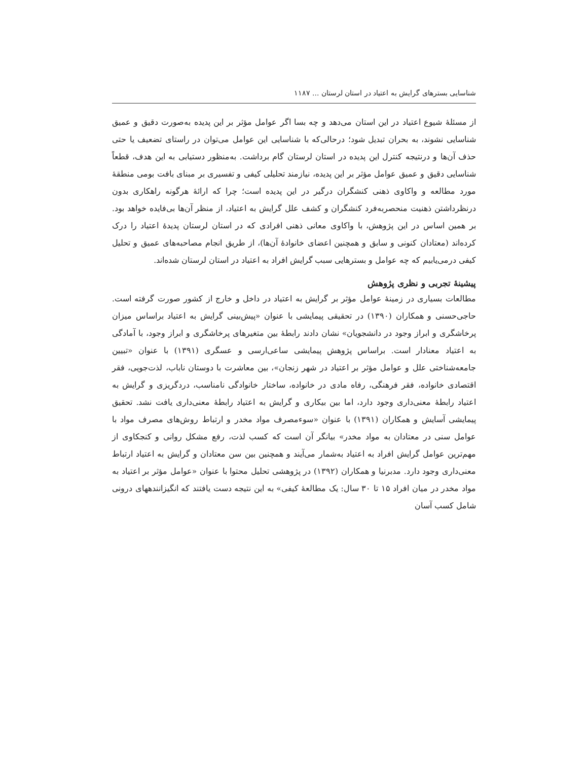شناسایی بسترهای گرایش به اعتیاد در استان لرستان ... ۱۱۸۷
از مسئلهٔ شیوع اعتیاد در این استان می‌دهد و چه بسا اگر عوامل مؤثر بر این پدیده به‌صورت دقیق و عمیق شناسایی نشوند، به بحران تبدیل شود؛ درحالی‌که با شناسایی این عوامل می‌توان در راستای تضعیف یا حتی حذف آن‌ها و درنتیجه کنترل این پدیده در استان لرستان گام برداشت. به‌منظور دستیابی به این هدف، قطعاً شناسایی دقیق و عمیق عوامل مؤثر بر این پدیده، نیازمند تحلیلی کیفی و تفسیری بر مبنای بافت بومی منطقهٔ مورد مطالعه و واکاوی ذهنی کنشگران درگیر در این پدیده است؛ چرا که ارائهٔ هرگونه راهکاری بدون درنظرداشتن ذهنیت منحصربه‌فرد کنشگران و کشف علل گرایش به اعتیاد، از منظر آن‌ها بی‌فایده خواهد بود. بر همین اساس در این پژوهش، با واکاوی معانی ذهنی افرادی که در استان لرستان پدیدهٔ اعتیاد را درک کرده‌اند (معتادان کنونی و سابق و همچنین اعضای خانوادهٔ آن‌ها)، از طریق انجام مصاحبه‌های عمیق و تحلیل کیفی درمی‌یابیم که چه عوامل و بسترهایی سبب گرایش افراد به اعتیاد در استان لرستان شده‌اند.
پیشینهٔ تجربی و نظری پژوهش
مطالعات بسیاری در زمینهٔ عوامل مؤثر بر گرایش به اعتیاد در داخل و خارج از کشور صورت گرفته است. حاجی‌حسنی و همکاران (۱۳۹۰) در تحقیقی پیمایشی با عنوان «پیش‌بینی گرایش به اعتیاد براساس میزان پرخاشگری و ابراز وجود در دانشجویان» نشان دادند رابطهٔ بین متغیرهای پرخاشگری و ابراز وجود، با آمادگی به اعتیاد معنادار است. براساس پژوهش پیمایشی ساعی‌ارسی و عسگری (۱۳۹۱) با عنوان «تبیین جامعه‌شناختی علل و عوامل مؤثر بر اعتیاد در شهر زنجان»، بین معاشرت با دوستان ناباب، لذت‌جویی، فقر اقتصادی خانواده، فقر فرهنگی، رفاه مادی در خانواده، ساختار خانوادگی نامناسب، دردگریزی و گرایش به اعتیاد رابطهٔ معنی‌داری وجود دارد، اما بین بیکاری و گرایش به اعتیاد رابطهٔ معنی‌داری یافت نشد. تحقیق پیمایشی آسایش و همکاران (۱۳۹۱) با عنوان «سوءمصرف مواد مخدر و ارتباط روش‌های مصرف مواد با عوامل سنی در معتادان به مواد مخدر» بیانگر آن است که کسب لذت، رفع مشکل روانی و کنجکاوی از مهم‌ترین عوامل گرایش افراد به اعتیاد به‌شمار می‌آیند و همچنین بین سن معتادان و گرایش به اعتیاد ارتباط معنی‌داری وجود دارد. مدبرنیا و همکاران (۱۳۹۲) در پژوهشی تحلیل محتوا با عنوان «عوامل مؤثر بر اعتیاد به مواد مخدر در میان افراد ۱۵ تا ۳۰ سال: یک مطالعهٔ کیفی» به این نتیجه دست یافتند که انگیزانندههای درونی شامل کسب آسان